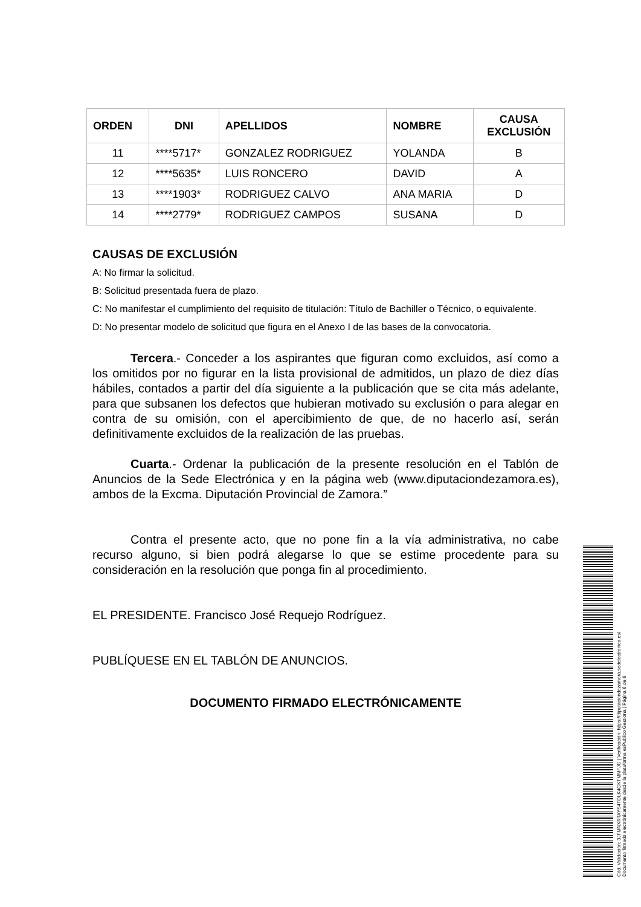| ORDEN | DNI | APELLIDOS | NOMBRE | CAUSA EXCLUSIÓN |
| --- | --- | --- | --- | --- |
| 11 | ****5717* | GONZALEZ RODRIGUEZ | YOLANDA | B |
| 12 | ****5635* | LUIS RONCERO | DAVID | A |
| 13 | ****1903* | RODRIGUEZ CALVO | ANA MARIA | D |
| 14 | ****2779* | RODRIGUEZ CAMPOS | SUSANA | D |
CAUSAS DE EXCLUSIÓN
A: No firmar la solicitud.
B: Solicitud presentada fuera de plazo.
C: No manifestar el cumplimiento del requisito de titulación: Título de Bachiller o Técnico, o equivalente.
D: No presentar modelo de solicitud que figura en el Anexo I de las bases de la convocatoria.
Tercera.- Conceder a los aspirantes que figuran como excluidos, así como a los omitidos por no figurar en la lista provisional de admitidos, un plazo de diez días hábiles, contados a partir del día siguiente a la publicación que se cita más adelante, para que subsanen los defectos que hubieran motivado su exclusión o para alegar en contra de su omisión, con el apercibimiento de que, de no hacerlo así, serán definitivamente excluidos de la realización de las pruebas.
Cuarta.- Ordenar la publicación de la presente resolución en el Tablón de Anuncios de la Sede Electrónica y en la página web (www.diputaciondezamora.es), ambos de la Excma. Diputación Provincial de Zamora.”
Contra el presente acto, que no pone fin a la vía administrativa, no cabe recurso alguno, si bien podrá alegarse lo que se estime procedente para su consideración en la resolución que ponga fin al procedimiento.
EL PRESIDENTE. Francisco José Requejo Rodríguez.
PUBLÍQUESE EN EL TABLÓN DE ANUNCIOS.
DOCUMENTO FIRMADO ELECTRÓNICAMENTE
Cód. Validación: 3JFMNXRTAYS4TDLK4GKTMMFJG | Verificación: https://diputaciondezamora.sedelectronica.es/
Documento firmado electrónicamente desde la plataforma esPublico Gestiona | Página 6 de 6